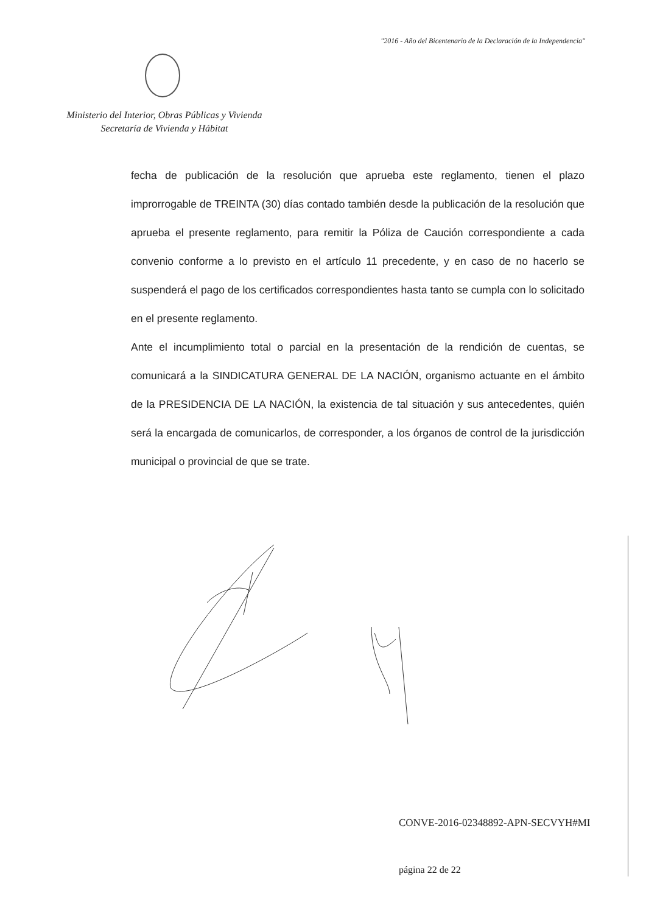"2016 - Año del Bicentenario de la Declaración de la Independencia"
Ministerio del Interior, Obras Públicas y Vivienda
Secretaría de Vivienda y Hábitat
fecha de publicación de la resolución que aprueba este reglamento, tienen el plazo improrrogable de TREINTA (30) días contado también desde la publicación de la resolución que aprueba el presente reglamento, para remitir la Póliza de Caución correspondiente a cada convenio conforme a lo previsto en el artículo 11 precedente, y en caso de no hacerlo se suspenderá el pago de los certificados correspondientes hasta tanto se cumpla con lo solicitado en el presente reglamento.
Ante el incumplimiento total o parcial en la presentación de la rendición de cuentas, se comunicará a la SINDICATURA GENERAL DE LA NACIÓN, organismo actuante en el ámbito de la PRESIDENCIA DE LA NACIÓN, la existencia de tal situación y sus antecedentes, quién será la encargada de comunicarlos, de corresponder, a los órganos de control de la jurisdicción municipal o provincial de que se trate.
CONVE-2016-02348892-APN-SECVYH#MI
página 22 de 22